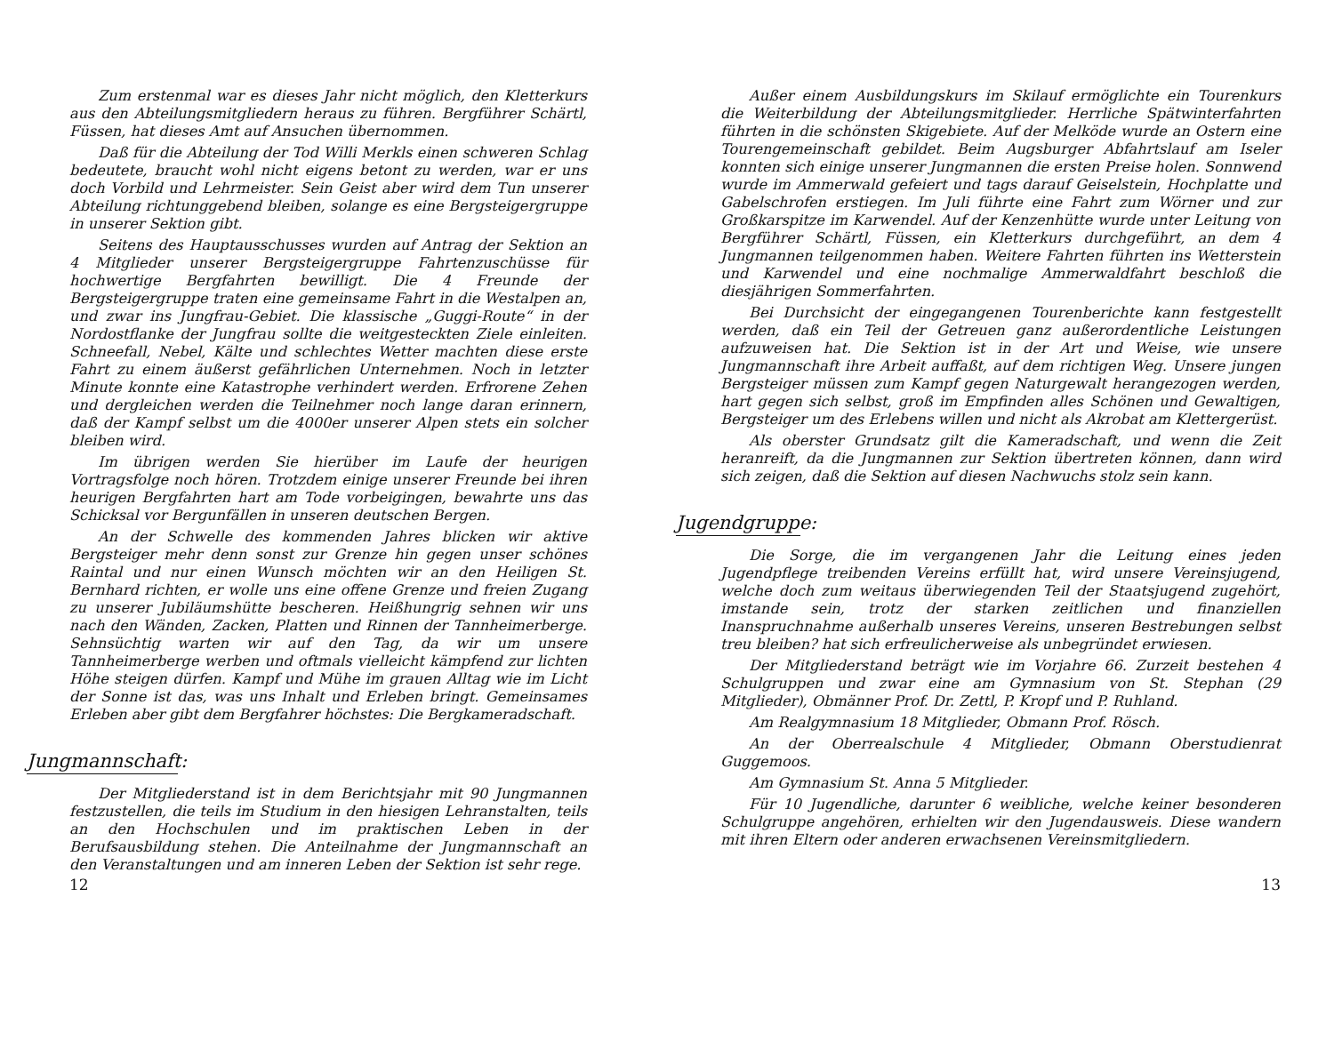Zum erstenmal war es dieses Jahr nicht möglich, den Kletterkurs aus den Abteilungsmitgliedern heraus zu führen. Bergführer Schärtl, Füssen, hat dieses Amt auf Ansuchen übernommen.
Daß für die Abteilung der Tod Willi Merkls einen schweren Schlag bedeutete, braucht wohl nicht eigens betont zu werden, war er uns doch Vorbild und Lehrmeister. Sein Geist aber wird dem Tun unserer Abteilung richtunggebend bleiben, solange es eine Bergsteigergruppe in unserer Sektion gibt.
Seitens des Hauptausschusses wurden auf Antrag der Sektion an 4 Mitglieder unserer Bergsteigergruppe Fahrtenzuschüsse für hochwertige Bergfahrten bewilligt. Die 4 Freunde der Bergsteigergruppe traten eine gemeinsame Fahrt in die Westalpen an, und zwar ins Jungfrau-Gebiet. Die klassische „Guggi-Route“ in der Nordostflanke der Jungfrau sollte die weitgesteckten Ziele einleiten. Schneefall, Nebel, Kälte und schlechtes Wetter machten diese erste Fahrt zu einem äußerst gefährlichen Unternehmen. Noch in letzter Minute konnte eine Katastrophe verhindert werden. Erfrorene Zehen und dergleichen werden die Teilnehmer noch lange daran erinnern, daß der Kampf selbst um die 4000er unserer Alpen stets ein solcher bleiben wird.
Im übrigen werden Sie hierüber im Laufe der heurigen Vortragsfolge noch hören. Trotzdem einige unserer Freunde bei ihren heurigen Bergfahrten hart am Tode vorbeigingen, bewahrte uns das Schicksal vor Bergunfällen in unseren deutschen Bergen.
An der Schwelle des kommenden Jahres blicken wir aktive Bergsteiger mehr denn sonst zur Grenze hin gegen unser schönes Raintal und nur einen Wunsch möchten wir an den Heiligen St. Bernhard richten, er wolle uns eine offene Grenze und freien Zugang zu unserer Jubiläumshütte bescheren. Heißhungrig sehnen wir uns nach den Wänden, Zacken, Platten und Rinnen der Tannheimerberge. Sehnsüchtig warten wir auf den Tag, da wir um unsere Tannheimerberge werben und oftmals vielleicht kämpfend zur lichten Höhe steigen dürfen. Kampf und Mühe im grauen Alltag wie im Licht der Sonne ist das, was uns Inhalt und Erleben bringt. Gemeinsames Erleben aber gibt dem Bergfahrer höchstes: Die Bergkameradschaft.
Jungmannschaft:
Der Mitgliederstand ist in dem Berichtsjahr mit 90 Jungmannen festzustellen, die teils im Studium in den hiesigen Lehranstalten, teils an den Hochschulen und im praktischen Leben in der Berufsausbildung stehen. Die Anteilnahme der Jungmannschaft an den Veranstaltungen und am inneren Leben der Sektion ist sehr rege.
12
Außer einem Ausbildungskurs im Skilauf ermöglichte ein Tourenkurs die Weiterbildung der Abteilungsmitglieder. Herrliche Spätwinterfahrten führten in die schönsten Skigebiete. Auf der Melköde wurde an Ostern eine Tourengemeinschaft gebildet. Beim Augsburger Abfahrtslauf am Iseler konnten sich einige unserer Jungmannen die ersten Preise holen. Sonnwend wurde im Ammerwald gefeiert und tags darauf Geiselstein, Hochplatte und Gabelschrofen erstiegen. Im Juli führte eine Fahrt zum Wörner und zur Großkarspitze im Karwendel. Auf der Kenzenhütte wurde unter Leitung von Bergführer Schärtl, Füssen, ein Kletterkurs durchgeführt, an dem 4 Jungmannen teilgenommen haben. Weitere Fahrten führten ins Wetterstein und Karwendel und eine nochmalige Ammerwaldfahrt beschloß die diesjährigen Sommerfahrten.
Bei Durchsicht der eingegangenen Tourenberichte kann festgestellt werden, daß ein Teil der Getreuen ganz außerordentliche Leistungen aufzuweisen hat. Die Sektion ist in der Art und Weise, wie unsere Jungmannschaft ihre Arbeit auffaßt, auf dem richtigen Weg. Unsere jungen Bergsteiger müssen zum Kampf gegen Naturgewalt herangezogen werden, hart gegen sich selbst, groß im Empfinden alles Schönen und Gewaltigen, Bergsteiger um des Erlebens willen und nicht als Akrobat am Klettergerüst.
Als oberster Grundsatz gilt die Kameradschaft, und wenn die Zeit heranreift, da die Jungmannen zur Sektion übertreten können, dann wird sich zeigen, daß die Sektion auf diesen Nachwuchs stolz sein kann.
Jugendgruppe:
Die Sorge, die im vergangenen Jahr die Leitung eines jeden Jugendpflege treibenden Vereins erfüllt hat, wird unsere Vereinsjugend, welche doch zum weitaus überwiegenden Teil der Staatsjugend zugehört, imstande sein, trotz der starken zeitlichen und finanziellen Inanspruchnahme außerhalb unseres Vereins, unseren Bestrebungen selbst treu bleiben? hat sich erfreulicherweise als unbegründet erwiesen.
Der Mitgliederstand beträgt wie im Vorjahre 66. Zurzeit bestehen 4 Schulgruppen und zwar eine am Gymnasium von St. Stephan (29 Mitglieder), Obmänner Prof. Dr. Zettl, P. Kropf und P. Ruhland.
Am Realgymnasium 18 Mitglieder, Obmann Prof. Rösch.
An der Oberrealschule 4 Mitglieder, Obmann Oberstudienrat Guggemoos.
Am Gymnasium St. Anna 5 Mitglieder.
Für 10 Jugendliche, darunter 6 weibliche, welche keiner besonderen Schulgruppe angehören, erhielten wir den Jugendausweis. Diese wandern mit ihren Eltern oder anderen erwachsenen Vereinsmitgliedern.
13